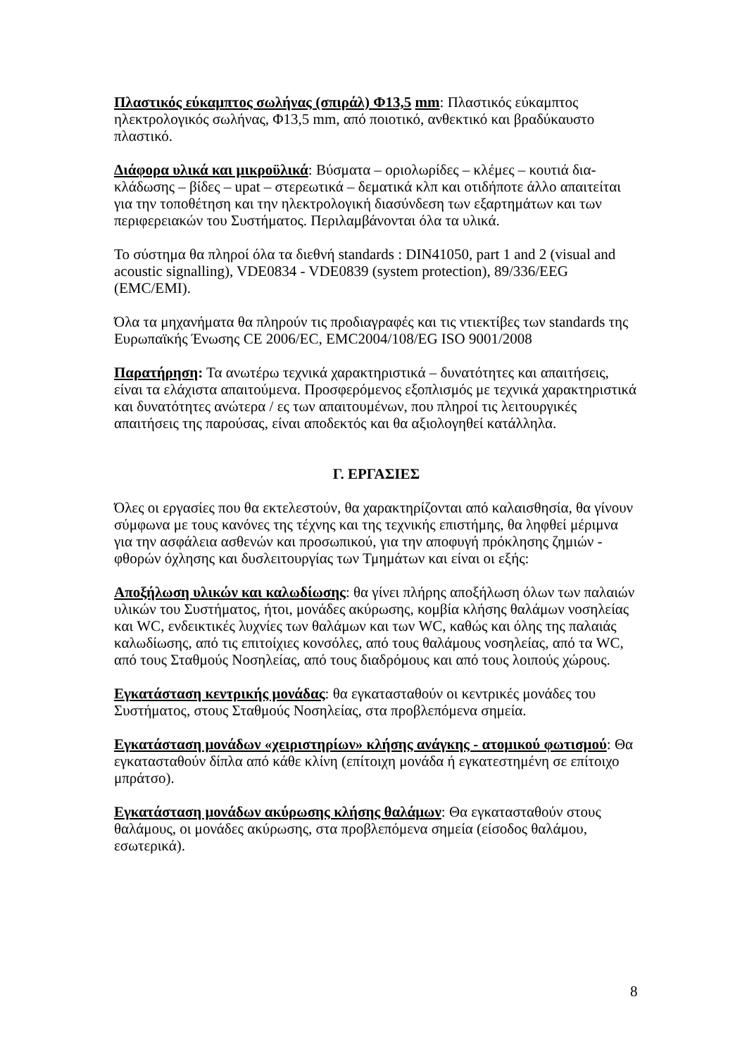Πλαστικός εύκαμπτος σωλήνας (σπιράλ) Φ13,5 mm: Πλαστικός εύκαμπτος ηλεκτρολογικός σωλήνας, Φ13,5 mm, από ποιοτικό, ανθεκτικό και βραδύκαυστο πλαστικό.
Διάφορα υλικά και μικροϋλικά: Βύσματα – οριολωρίδες – κλέμες – κουτιά δια-κλάδωσης – βίδες – upat – στερεωτικά – δεματικά κλπ και οτιδήποτε άλλο απαιτείται για την τοποθέτηση και την ηλεκτρολογική διασύνδεση των εξαρτημάτων και των περιφερειακών του Συστήματος. Περιλαμβάνονται όλα τα υλικά.
Το σύστημα θα πληροί όλα τα διεθνή standards : DIN41050, part 1 and 2 (visual and acoustic signalling), VDE0834 - VDE0839 (system protection), 89/336/EEG (EMC/EMI).
Όλα τα μηχανήματα θα πληρούν τις προδιαγραφές και τις ντιεκτίβες των standards της Ευρωπαϊκής Ένωσης CE 2006/EC, EMC2004/108/EG ISO 9001/2008
Παρατήρηση: Τα ανωτέρω τεχνικά χαρακτηριστικά – δυνατότητες και απαιτήσεις, είναι τα ελάχιστα απαιτούμενα. Προσφερόμενος εξοπλισμός με τεχνικά χαρακτηριστικά και δυνατότητες ανώτερα / ες των απαιτουμένων, που πληροί τις λειτουργικές απαιτήσεις της παρούσας, είναι αποδεκτός και θα αξιολογηθεί κατάλληλα.
Γ. ΕΡΓΑΣΙΕΣ
Όλες οι εργασίες που θα εκτελεστούν, θα χαρακτηρίζονται από καλαισθησία, θα γίνουν σύμφωνα με τους κανόνες της τέχνης και της τεχνικής επιστήμης, θα ληφθεί μέριμνα για την ασφάλεια ασθενών και προσωπικού, για την αποφυγή πρόκλησης ζημιών - φθορών όχλησης και δυσλειτουργίας των Τμημάτων και είναι οι εξής:
Αποξήλωση υλικών και καλωδίωσης: θα γίνει πλήρης αποξήλωση όλων των παλαιών υλικών του Συστήματος, ήτοι, μονάδες ακύρωσης, κομβία κλήσης θαλάμων νοσηλείας και WC, ενδεικτικές λυχνίες των θαλάμων και των WC, καθώς και όλης της παλαιάς καλωδίωσης, από τις επιτοίχιες κονσόλες, από τους θαλάμους νοσηλείας, από τα WC, από τους Σταθμούς Νοσηλείας, από τους διαδρόμους και από τους λοιπούς χώρους.
Εγκατάσταση κεντρικής μονάδας: θα εγκατασταθούν οι κεντρικές μονάδες του Συστήματος, στους Σταθμούς Νοσηλείας, στα προβλεπόμενα σημεία.
Εγκατάσταση μονάδων «χειριστηρίων» κλήσης ανάγκης - ατομικού φωτισμού: Θα εγκατασταθούν δίπλα από κάθε κλίνη (επίτοιχη μονάδα ή εγκατεστημένη σε επίτοιχο μπράτσο).
Εγκατάσταση μονάδων ακύρωσης κλήσης θαλάμων: Θα εγκατασταθούν στους θαλάμους, οι μονάδες ακύρωσης, στα προβλεπόμενα σημεία (είσοδος θαλάμου, εσωτερικά).
8